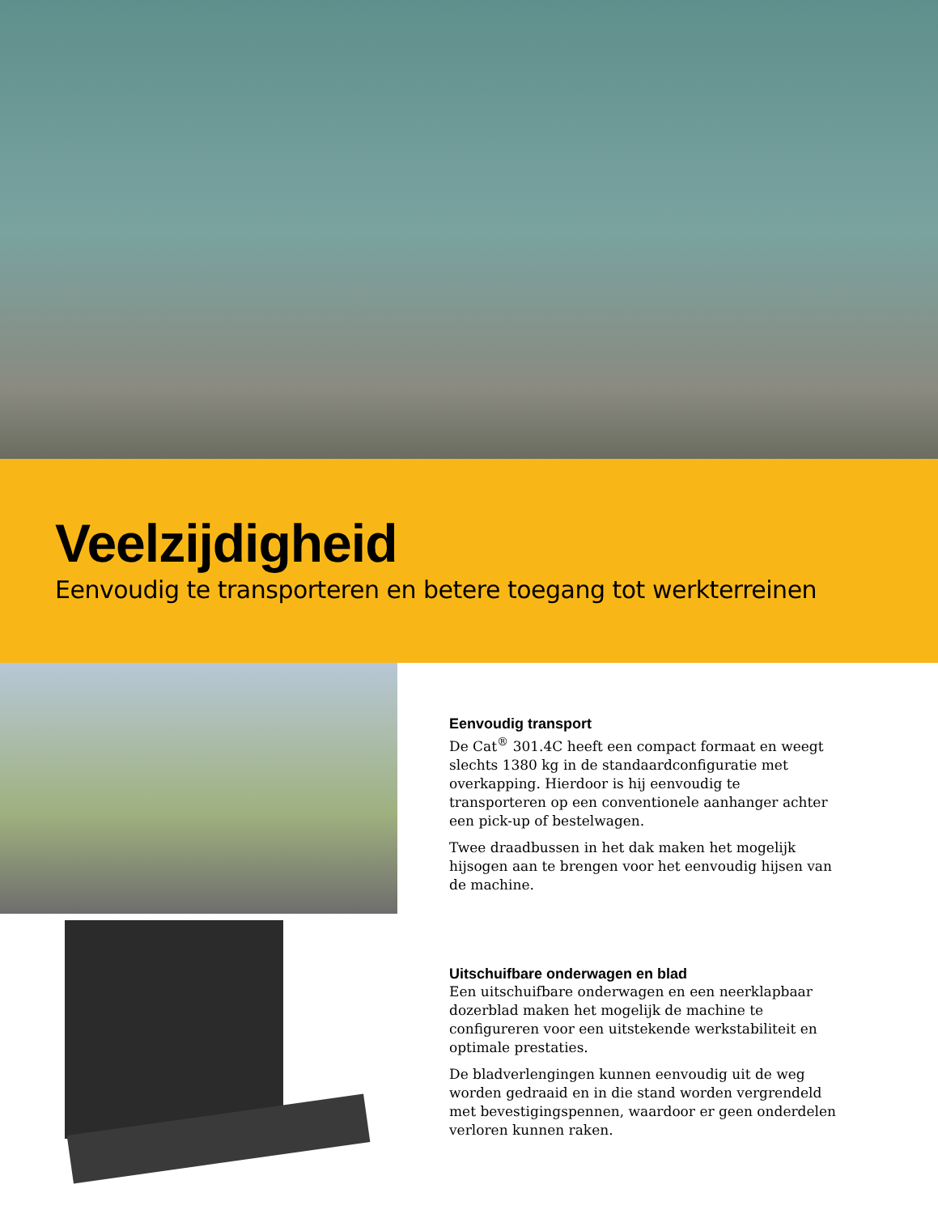Veelzijdigheid
Eenvoudig te transporteren en betere toegang tot werkterreinen
Eenvoudig transport
De Cat<sup>®</sup> 301.4C heeft een compact formaat en weegt slechts 1380 kg in de standaardconfiguratie met overkapping. Hierdoor is hij eenvoudig te transporteren op een conventionele aanhanger achter een pick-up of bestelwagen.
Twee draadbussen in het dak maken het mogelijk hijsogen aan te brengen voor het eenvoudig hijsen van de machine.
Uitschuifbare onderwagen en blad
Een uitschuifbare onderwagen en een neerklapbaar dozerblad maken het mogelijk de machine te configureren voor een uitstekende werkstabiliteit en optimale prestaties.
De bladverlengingen kunnen eenvoudig uit de weg worden gedraaid en in die stand worden vergrendeld met bevestigingspennen, waardoor er geen onderdelen verloren kunnen raken.